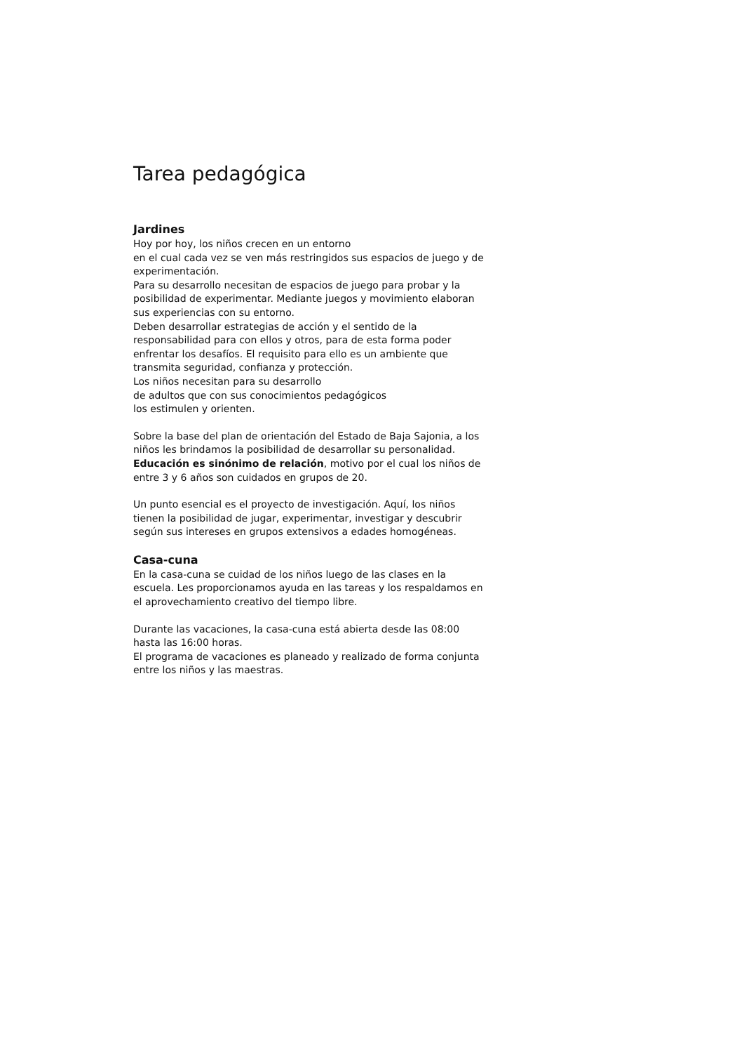Tarea pedagógica
Jardines
Hoy por hoy, los niños crecen en un entorno
en el cual cada vez se ven más restringidos sus espacios de juego y de experimentación.
Para su desarrollo necesitan de espacios de juego para probar y la posibilidad de experimentar. Mediante juegos y movimiento elaboran sus experiencias con su entorno.
Deben desarrollar estrategias de acción y el sentido de la responsabilidad para con ellos y otros, para de esta forma poder enfrentar los desafíos. El requisito para ello es un ambiente que transmita seguridad, confianza y protección.
Los niños necesitan para su desarrollo
de adultos que con sus conocimientos pedagógicos
los estimulen y orienten.
Sobre la base del plan de orientación del Estado de Baja Sajonia, a los niños les brindamos la posibilidad de desarrollar su personalidad. Educación es sinónimo de relación, motivo por el cual los niños de entre 3 y 6 años son cuidados en grupos de 20.
Un punto esencial es el proyecto de investigación. Aquí, los niños tienen la posibilidad de jugar, experimentar, investigar y descubrir según sus intereses en grupos extensivos a edades homogéneas.
Casa-cuna
En la casa-cuna se cuidad de los niños luego de las clases en la escuela. Les proporcionamos ayuda en las tareas y los respaldamos en el aprovechamiento creativo del tiempo libre.
Durante las vacaciones, la casa-cuna está abierta desde las 08:00 hasta las 16:00 horas.
El programa de vacaciones es planeado y realizado de forma conjunta entre los niños y las maestras.